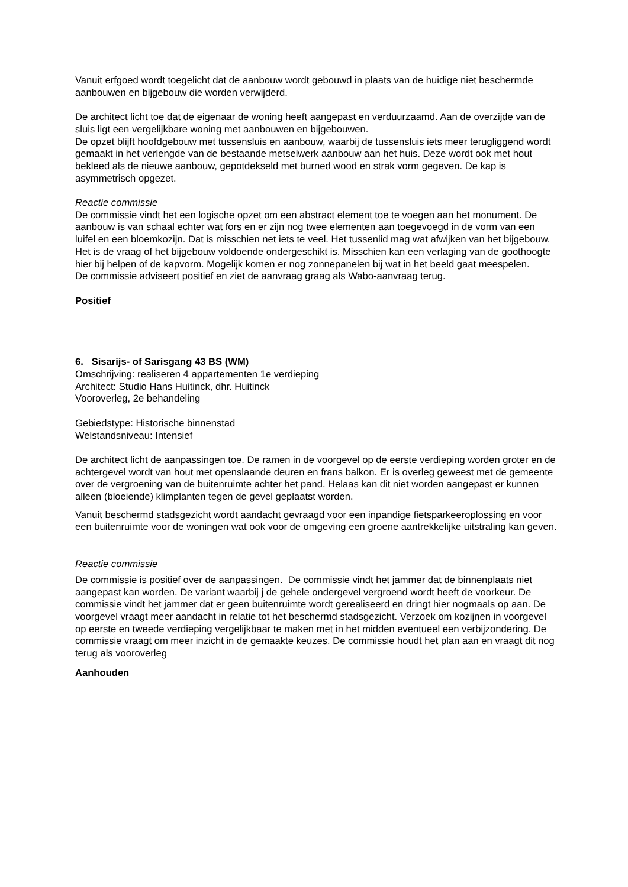Vanuit erfgoed wordt toegelicht dat de aanbouw wordt gebouwd in plaats van de huidige niet beschermde aanbouwen en bijgebouw die worden verwijderd.
De architect licht toe dat de eigenaar de woning heeft aangepast en verduurzaamd. Aan de overzijde van de sluis ligt een vergelijkbare woning met aanbouwen en bijgebouwen.
De opzet blijft hoofdgebouw met tussensluis en aanbouw, waarbij de tussensluis iets meer terugliggend wordt gemaakt in het verlengde van de bestaande metselwerk aanbouw aan het huis. Deze wordt ook met hout bekleed als de nieuwe aanbouw, gepotdekseld met burned wood en strak vorm gegeven. De kap is asymmetrisch opgezet.
Reactie commissie
De commissie vindt het een logische opzet om een abstract element toe te voegen aan het monument. De aanbouw is van schaal echter wat fors en er zijn nog twee elementen aan toegevoegd in de vorm van een luifel en een bloemkozijn. Dat is misschien net iets te veel. Het tussenlid mag wat afwijken van het bijgebouw.
Het is de vraag of het bijgebouw voldoende ondergeschikt is. Misschien kan een verlaging van de goothoogte hier bij helpen of de kapvorm. Mogelijk komen er nog zonnepanelen bij wat in het beeld gaat meespelen.
De commissie adviseert positief en ziet de aanvraag graag als Wabo-aanvraag terug.
Positief
6. Sisarijs- of Sarisgang 43 BS (WM)
Omschrijving: realiseren 4 appartementen 1e verdieping
Architect: Studio Hans Huitinck, dhr. Huitinck
Vooroverleg, 2e behandeling
Gebiedstype: Historische binnenstad
Welstandsniveau: Intensief
De architect licht de aanpassingen toe. De ramen in de voorgevel op de eerste verdieping worden groter en de achtergevel wordt van hout met openslaande deuren en frans balkon. Er is overleg geweest met de gemeente over de vergroening van de buitenruimte achter het pand. Helaas kan dit niet worden aangepast er kunnen alleen (bloeiende) klimplanten tegen de gevel geplaatst worden.
Vanuit beschermd stadsgezicht wordt aandacht gevraagd voor een inpandige fietsparkeeroplossing en voor een buitenruimte voor de woningen wat ook voor de omgeving een groene aantrekkelijke uitstraling kan geven.
Reactie commissie
De commissie is positief over de aanpassingen. De commissie vindt het jammer dat de binnenplaats niet aangepast kan worden. De variant waarbij j de gehele ondergevel vergroend wordt heeft de voorkeur. De commissie vindt het jammer dat er geen buitenruimte wordt gerealiseerd en dringt hier nogmaals op aan. De voorgevel vraagt meer aandacht in relatie tot het beschermd stadsgezicht. Verzoek om kozijnen in voorgevel op eerste en tweede verdieping vergelijkbaar te maken met in het midden eventueel een verbijzondering. De commissie vraagt om meer inzicht in de gemaakte keuzes. De commissie houdt het plan aan en vraagt dit nog terug als vooroverleg
Aanhouden